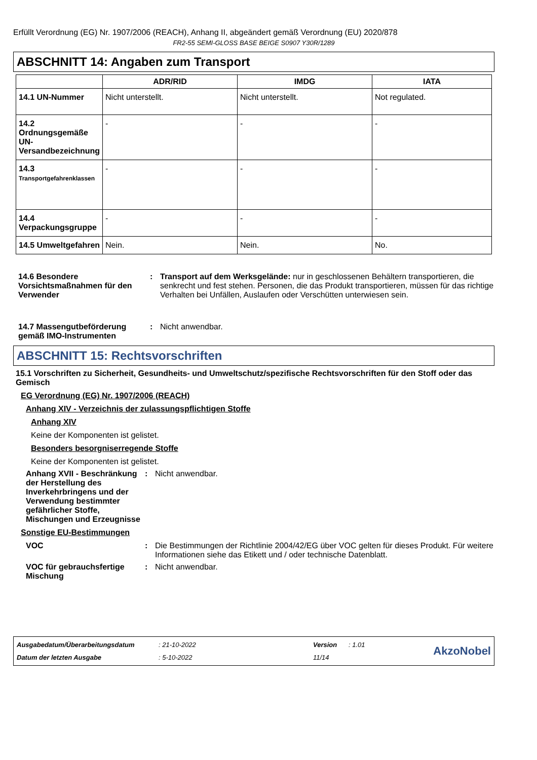Erfüllt Verordnung (EG) Nr. 1907/2006 (REACH), Anhang II, abgeändert gemäß Verordnung (EU) 2020/878
FR2-55 SEMI-GLOSS BASE BEIGE S0907 Y30R/1289
ABSCHNITT 14: Angaben zum Transport
| | ADR/RID | IMDG | IATA |
| --- | --- | --- | --- |
| 14.1 UN-Nummer | Nicht unterstellt. | Nicht unterstellt. | Not regulated. |
| 14.2 Ordnungsgemäße UN-Versandbezeichnung | - | - | - |
| 14.3 Transportgefahrenklassen | - | - | - |
| 14.4 Verpackungsgruppe | - | - | - |
| 14.5 Umweltgefahren | Nein. | Nein. | No. |
14.6 Besondere Vorsichtsmaßnahmen für den Verwender
: Transport auf dem Werksgelände: nur in geschlossenen Behältern transportieren, die senkrecht und fest stehen. Personen, die das Produkt transportieren, müssen für das richtige Verhalten bei Unfällen, Auslaufen oder Verschütten unterwiesen sein.
14.7 Massengutbeförderung gemäß IMO-Instrumenten
: Nicht anwendbar.
ABSCHNITT 15: Rechtsvorschriften
15.1 Vorschriften zu Sicherheit, Gesundheits- und Umweltschutz/spezifische Rechtsvorschriften für den Stoff oder das Gemisch
EG Verordnung (EG) Nr. 1907/2006 (REACH)
Anhang XIV - Verzeichnis der zulassungspflichtigen Stoffe
Anhang XIV
Keine der Komponenten ist gelistet.
Besonders besorgniserregende Stoffe
Keine der Komponenten ist gelistet.
Anhang XVII - Beschränkung der Herstellung des Inverkehrbringens und der Verwendung bestimmter gefährlicher Stoffe, Mischungen und Erzeugnisse
: Nicht anwendbar.
Sonstige EU-Bestimmungen
VOC : Die Bestimmungen der Richtlinie 2004/42/EG über VOC gelten für dieses Produkt. Für weitere Informationen siehe das Etikett und / oder technische Datenblatt.
VOC für gebrauchsfertige Mischung
: Nicht anwendbar.
Ausgabedatum/Überarbeitungsdatum: 21-10-2022 Version: 1.01
AkzoNobel
Datum der letzten Ausgabe: 5-10-2022 11/14